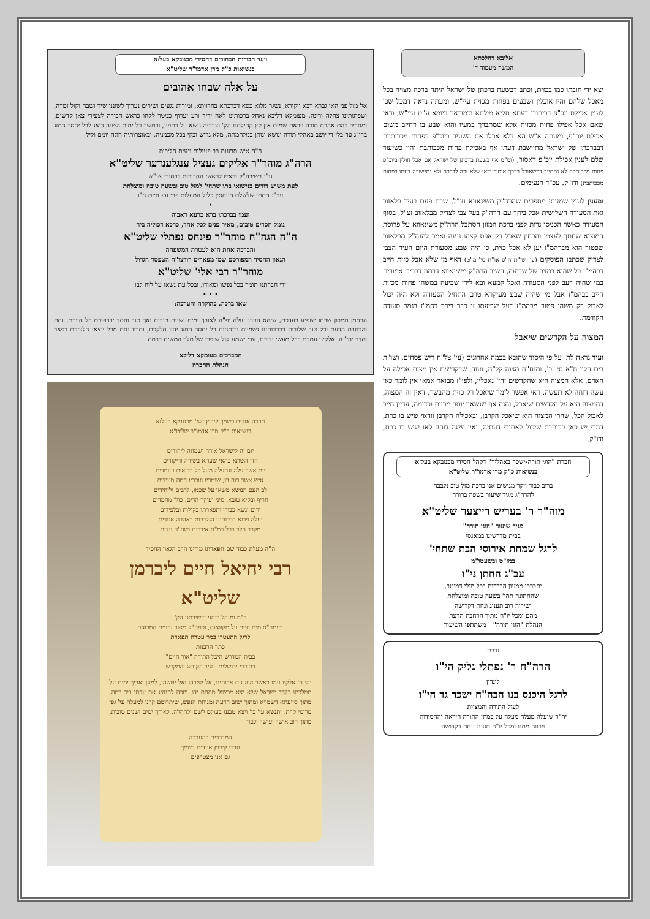אליבא דהלכתא
המשך מעמוד ד'
יצא ידי חובתו כמו בכזית, וכתב דבשעת ברכתן של ישראל היתה ברכה מצויה בכל מאכל שלהם והיו אוכלין ושבעים בפחות מכזית עיי"ש, ומעתה נראה דמכל שכן לענין אכילת יוכ"פ דביתובי דעתא תליא מילתא וכמבואר ביומא ע"ט עיי"ש, ודאי שאם אכל אפילו פחות מכזית אלא שמתברך במעיו והוא שבע בו דחייב משום אכילת יוכ"פ, ומעתה א"ש הא דלא אכלו את השעיר ביוכ"פ בפחות מככותבת דבברכתן של ישראל מתיישבת דעתן אף באכילת פחות מככותבת והוי כשיעור שלם לענין אכילת יוכ"פ דאסור, (ומ"מ אף בשעת ברכתן של ישראל אם אכל חולין ביוכ"פ פחות מככותבת לא נתחייב דכשאוכל בדרך איסור ודאי שלא זכה לברכה ולא נתיישבה דעתו בפחות מככותבת) ודו"ק. עכ"ד הנעימים.
ומענין לענין שמעתי מספרים שהרה"ק משינאווא זצ"ל, שבת פעם בעיר בלאזוב ואת הסעודה השלישית אכל ביחד עם הרה"ק בעל צבי לצדיק מבלאזוב זצ"ל, בסוף הסעודה כאשר הכניסו נרות לפני ברכת המזון הסתכל הרה"ק משינאווא על פרוסת המוציא שחתך לעצמו והבחין שאכל רק אפס קצהו נענה ואמר להגה"ק מבלאזוב שפטור הוא מברהמ"ז יען לא אכל כזית, כי היה שבע מסעודת היום העיר הצבי לצדיק שכתבו הפוסקים (עי' שו"ת ח"ס או"ח סי' מ"ט) דאף מי שלא אכל כזית חייב בבהמ"ז כל שהוא במצב של שביעה, השיב הרה"ק משינאווא דבמה דברים אמורים במי שהיה רעב לפני הסעודה ואכל קמעא ובא לידי שביעה במשהו פחות מכזית חייב בבהמ"ז אבל מי שהיה שבע מעיקרא טרם התחיל הסעודה ולא היה יכול לאכול רק משהו פטור מבהמ"ז דעל שביעתו זו כבר בירך בהמ"ז בגמר סעודה הקודמת.
המצוה על הקדשים שיאבל
ועוד נראה לת' על פי היסוד שהובא בכמה אחרונים (עי' צל"ח ריש פסחים, ושו"ת בית הלוי ח"א סי' ב', ומנח"ח מצוה קל"ה, ועוד. שבקדשים אין מצות אכילה על האדם, אלא המצוה היא שהקדשים יהי' נאכלין, ולפי"ז מבואר אמאי אין לומר כאן עשה דוחה לא תעשה, דאי אפשר לומר שיאכל רק כזית מהבשר, דאין זה המצוה, דהמצוה היא על הקדשים שיאכל, והנה אף שנשאר יותר מכזית וכדומה, עדיין חייב לאכול הכל, שהרי המצוה היא שיאכל הקרבן, ובאכילה הקרבן וודאי שיש בו כרת, דהרי יש כאן ככותבת שיכול לאתובי דעתיה, ואין עשה דוחה לאו שיש בו כרת, ודו"ק.
חברת "הוגי תורה-ישכר באהליך" דקהל חסידי מכנובקא בעלזא
בנשיאות כ"ק מרן אדמו"ר שליט"א
ברוב כבוד ויקר מגישים אנו ברכת מזל טוב נלבבה
להרה"ג מגיד שיעור בשפה ברורה
מוה"ר ר' בעריש רייצער שליט"א
מגיד שיעור "הוגי תורה"
בבית מדרשינו במאנסי
לרגל שמחת אירוסי הבת שתחי'
במז"ט ובשעטו"מ
עב"ג החתן ני"ו
יתברכו ממעון הברכות בכל מילי דמיטב,
שהחתונה תהי' בשעה טובה ומוצלחת
ושירוה רוב תענוג ונחת דקדושה
מהם ומכל יו"ח מתוך הרחבת הדעת
הנהלת "הוגי תורה" משתתפי השיעור
נדבת
הרה"ח ר' נפתלי גליק הי"ו
לונדון
לרגל היכנס בנו הבה"ח ישכר גד הי"ו
לעול התורה והמצוות
יה"ר שיעלה מעלה מעלה על במתי התורה היראה והחסידות
וירווה ממנו ומכל יו"ח תענוג ונחת דקדושה
וועד חבורות הבחורים דחסידי מכנובקא בעלזא
בנשיאות כ"ק מרן אדמו"ר שליט"א
על אלה שבחו אהובים
אל מול פני האי גברא רבא ויקירא, נשגר מלוא כסא דברכתא בחדוותא, זמירות נגעים ושירים נערוך לשוננו שיר ושבח וקול זמרה, ושפתותינו צהלה ורינה, מעומקא דליבא נאחל ברכותינו לאח ידיד ורע יערוף כמטר לקחו כראש חבורה לצעירי צאן קדשים, ומחדיר בהם אהבת תורה ויראת שמים אין קץ קהילתנו הק' וצרכיה נושא על כתפיו, ובמשך כל ימות השנה דואג לבל יחסר המזג ברו"ג עד בלי די יושב באהלי תורה ונושא ונותן במלחמתה, מלא גדוש ובקי בכל מכמניה, ובאוצרותיה הוגה יומם וליל
ה"ה איש תבונות רב פעולות ונעים הליכות
הרה"ג מוהר"ר אליקים געציל ענגלענדער שליט"א
נו"נ בשיבה"ק וראש לראשי החבורות דבחורי אנ"ש
לעת משוש דודים בנישואי בתו שתחי' למזל טוב ובשעה טובה ומוצלחת
עב"ג החתן שלשלת היוחסין כליל המעלות פרי עץ חיים ני"ו
•
ועמו בברכתו ברא כרעא דאבוה
גומל חסדים טובים, מאיר פנים לכל אחד, כרכא דכוליה ביה
ה"ה הגה"ח מוהר"ר פינחס נפתלי שליט"א
והברכה אחת הוא לעטרת המשפחה
הגאון החסיד המפורסם שמו מפארים רודצו"ח הטפסר הגדול
מוהר"ר רבי אלי' שליט"א
ידי חברתנו תומך בכל נפשו ומאודו, ובכל עת נשאו על לוח לבו
• • •
שאו ברכה, בהוקרה והערכה:
הרחמן ממכון שבתו ישפיע בעדכם, שיהא הזיווג עולה יפ"ה לאורך ימים ושנים טובות ואך טוב וחסד ירדפוכם כל חייכם, נחת והרחבת הדעת וכל טוב שלובות בברכותינו גשמיות ורוחניות בל יחסר המזג יהיו חלקכם, ותרוו נחת מכל יוצאי חלציכם בפאר והדר יהי' ה' אלקינו עמכם בכל מעשי ידיכם, עדי ישמע קול שופרו של מלך המשיח ברמה
המברכים מעומקא דליבא
הנהלת החברה
חברה אודים בשמך קיבוץ ישי' מכנובקא בעלזא
בנשיאות כ"ק מרן אדמו"ר שליט"א
יום זה לישראל אורה ושמחה ליהודים
חדו השתא בהאי שעתא בשירה וריקודים
יום אשר עלה ונתעלה מעל כל ברואים ועומדים
איש אשר רוח בו, שומריו וזוכריו המה מעידים
לב העם הנושא משאו על שכמו, לרבים וליחידים
חריף ובקיא טובא, סיני ועוקר הרים, כולו מחמדים
ירום ונשא כבודו ותפארתו בקולות ובלפידים
יעלה ויבוא ברכותינו הגלבבות באהבה אגודים
מקרב הלב בכל רמ"ח איברים ושס"ה גידים
ה"ה מעלת כבוד שם תפארתו מורינו הרב הגאון החסיד
רבי יחיאל חיים ליברמן שליט"א
ר"מ ומנהל רוחני דישיבתנו הק'
בעמח"ס מים חיים על מקוואות, וספה"ק מאור עיניים המבואר
לרגל התעטרו במר עטרת תפארת
כתר הרבנות
בבית המדרש היכל התורה "אור חיים"
בתוככי ירושלים - עיר הקודש והמקדש
יהי ה' אלקיו עמו כאשר היה עם אבותינו, אל יעזבהו ואל יטשהו, למען יאריך ימים על ממלכתו בקרב ישראל שלא יצא מכשול מתחת ידו, ויזכה להנהיג את עדתו ביד רמה, מתוך סייעתא דשמייא ומתוך ישוב הדעת ומנוחת הנפש, שיתרומם קרנו למעלה על גפי מרומי קרת, יתנשא על כל ויצא טבעו בעולם לשם ולתהלה, לאורך ימים ושנים טובות, מתוך רוב אושר ועושר וכבוד
המברכים בהערכה
חברי קיבוץ אגודים בשמך
גם אנו מצטרפים